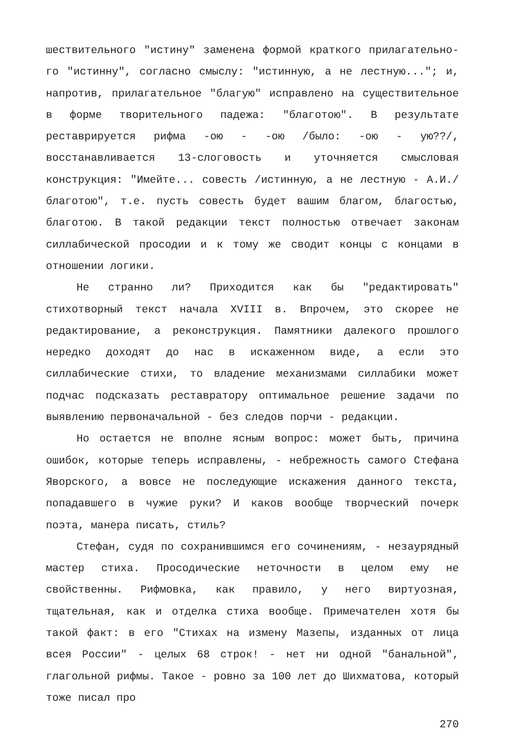шествительного "истину" заменена формой краткого прилагательно-го "истинну", согласно смыслу: "истинную, а не лестную..."; и, напротив, прилагательное "благую" исправлено на существительное в форме творительного падежа: "благотою". В результате реставрируется рифма -ою - -ою /было: -ою - ую??/, восстанавливается 13-слоговость и уточняется смысловая конструкция: "Имейте... совесть /истинную, а не лестную - А.И./ благотою", т.е. пусть совесть будет вашим благом, благостью, благотою. В такой редакции текст полностью отвечает законам силлабической просодии и к тому же сводит концы с концами в отношении логики.
Не странно ли? Приходится как бы "редактировать" стихотворный текст начала XVIII в. Впрочем, это скорее не редактирование, а реконструкция. Памятники далекого прошлого нередко доходят до нас в искаженном виде, а если это силлабические стихи, то владение механизмами силлабики может подчас подсказать реставратору оптимальное решение задачи по выявлению первоначальной - без следов порчи - редакции.
Но остается не вполне ясным вопрос: может быть, причина ошибок, которые теперь исправлены, - небрежность самого Стефана Яворского, а вовсе не последующие искажения данного текста, попадавшего в чужие руки? И каков вообще творческий почерк поэта, манера писать, стиль?
Стефан, судя по сохранившимся его сочинениям, - незаурядный мастер стиха. Просодические неточности в целом ему не свойственны. Рифмовка, как правило, у него виртуозная, тщательная, как и отделка стиха вообще. Примечателен хотя бы такой факт: в его "Стихах на измену Мазепы, изданных от лица всея России" - целых 68 строк! - нет ни одной "банальной", глагольной рифмы. Такое - ровно за 100 лет до Шихматова, который тоже писал про
270